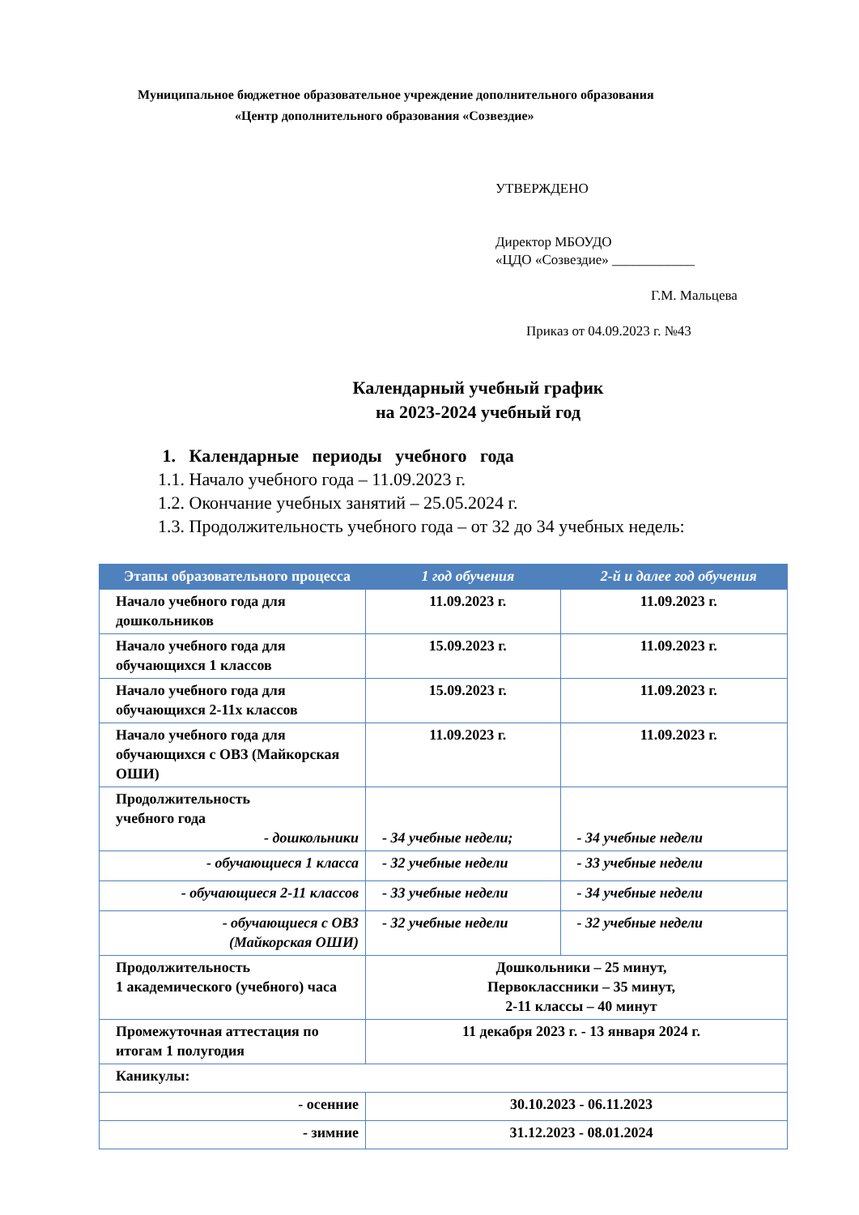Муниципальное бюджетное образовательное учреждение дополнительного образования
«Центр дополнительного образования «Созвездие»
УТВЕРЖДЕНО
Директор МБОУДО
«ЦДО «Созвездие» ____________
Г.М. Мальцева
Приказ от 04.09.2023 г. №43
Календарный учебный график
на 2023-2024 учебный год
1. Календарные периоды учебного года
1.1. Начало учебного года – 11.09.2023 г.
1.2. Окончание учебных занятий – 25.05.2024 г.
1.3. Продолжительность учебного года – от 32 до 34 учебных недель:
| Этапы образовательного процесса | 1 год обучения | 2-й и далее год обучения |
| --- | --- | --- |
| Начало учебного года для дошкольников | 11.09.2023 г. | 11.09.2023 г. |
| Начало учебного года для обучающихся 1 классов | 15.09.2023 г. | 11.09.2023 г. |
| Начало учебного года для обучающихся 2-11х классов | 15.09.2023 г. | 11.09.2023 г. |
| Начало учебного года для обучающихся с ОВЗ (Майкорская ОШИ) | 11.09.2023 г. | 11.09.2023 г. |
| Продолжительность учебного года - дошкольники | - 34 учебные недели; | - 34 учебные недели |
| - обучающиеся 1 класса | - 32 учебные недели | - 33 учебные недели |
| - обучающиеся 2-11 классов | - 33 учебные недели | - 34 учебные недели |
| - обучающиеся с ОВЗ (Майкорская ОШИ) | - 32 учебные недели | - 32 учебные недели |
| Продолжительность 1 академического (учебного) часа | Дошкольники – 25 минут, Первоклассники – 35 минут, 2-11 классы – 40 минут | |
| Промежуточная аттестация по итогам 1 полугодия | 11 декабря 2023 г. - 13 января 2024 г. | |
| Каникулы: | | |
| - осенние | 30.10.2023 - 06.11.2023 | |
| - зимние | 31.12.2023 - 08.01.2024 | |